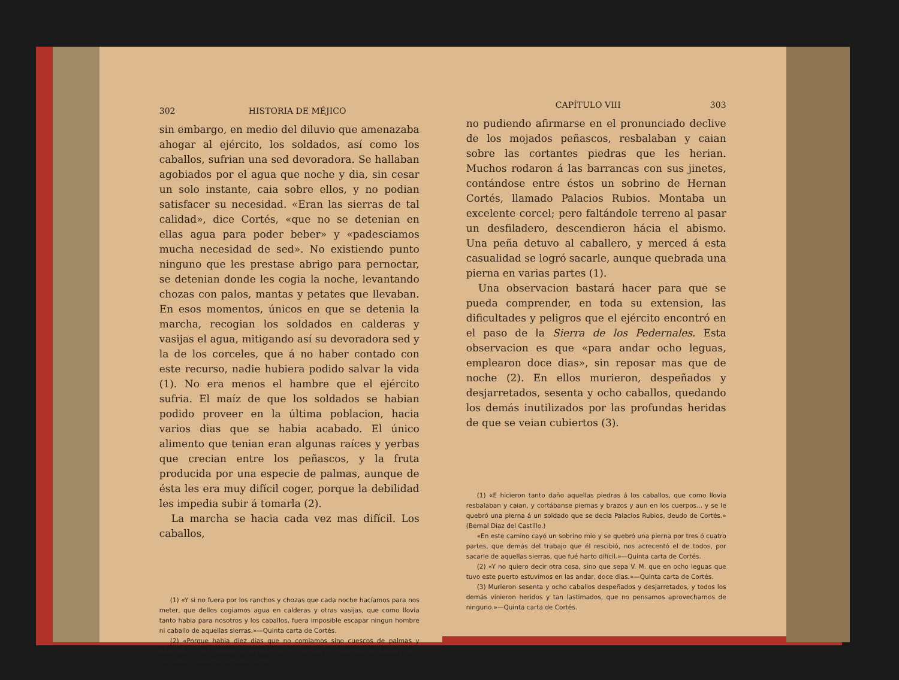302 HISTORIA DE MÉJICO
sin embargo, en medio del diluvio que amenazaba ahogar al ejército, los soldados, así como los caballos, sufrian una sed devoradora. Se hallaban agobiados por el agua que noche y dia, sin cesar un solo instante, caia sobre ellos, y no podian satisfacer su necesidad. «Eran las sierras de tal calidad», dice Cortés, «que no se detenian en ellas agua para poder beber» y «padesciamos mucha necesidad de sed». No existiendo punto ninguno que les prestase abrigo para pernoctar, se detenian donde les cogia la noche, levantando chozas con palos, mantas y petates que llevaban. En esos momentos, únicos en que se detenia la marcha, recogian los soldados en calderas y vasijas el agua, mitigando así su devoradora sed y la de los corceles, que á no haber contado con este recurso, nadie hubiera podido salvar la vida (1). No era menos el hambre que el ejército sufria. El maíz de que los soldados se habian podido proveer en la última poblacion, hacia varios dias que se habia acabado. El único alimento que tenian eran algunas raíces y yerbas que crecian entre los peñascos, y la fruta producida por una especie de palmas, aunque de ésta les era muy difícil coger, porque la debilidad les impedia subir á tomarla (2).
La marcha se hacia cada vez mas difícil. Los caballos,
(1) «Y si no fuera por los ranchos y chozas que cada noche hacíamos para nos meter, que dellos cogiamos agua en calderas y otras vasijas, que como llovia tanto habia para nosotros y los caballos, fuera imposible escapar ningun hombre ni caballo de aquellas sierras.»—Quinta carta de Cortés.
(2) «Porque habia diez dias que no comiamos sino cuescos de palmas y palmitos, y aun destos se comian pocos, porque no traíamos ya fuerzas para cortarlos.»—Quinta carta de Cortés.
CAPÍTULO VIII 303
no pudiendo afirmarse en el pronunciado declive de los mojados peñascos, resbalaban y caian sobre las cortantes piedras que les herian. Muchos rodaron á las barrancas con sus jinetes, contándose entre éstos un sobrino de Hernan Cortés, llamado Palacios Rubios. Montaba un excelente corcel; pero faltándole terreno al pasar un desfiladero, descendieron hácia el abismo. Una peña detuvo al caballero, y merced á esta casualidad se logró sacarle, aunque quebrada una pierna en varias partes (1).
Una observacion bastará hacer para que se pueda comprender, en toda su extension, las dificultades y peligros que el ejército encontró en el paso de la Sierra de los Pedernales. Esta observacion es que «para andar ocho leguas, emplearon doce dias», sin reposar mas que de noche (2). En ellos murieron, despeñados y desjarretados, sesenta y ocho caballos, quedando los demás inutilizados por las profundas heridas de que se veian cubiertos (3).
(1) «E hicieron tanto daño aquellas piedras á los caballos, que como llovia resbalaban y caian, y cortábanse piernas y brazos y aun en los cuerpos... y se le quebró una pierna á un soldado que se decia Palacios Rubios, deudo de Cortés.» (Bernal Diaz del Castillo.)
«En este camino cayó un sobrino mio y se quebró una pierna por tres ó cuatro partes, que demás del trabajo que él rescibió, nos acrecentó el de todos, por sacarle de aquellas sierras, que fué harto difícil.»—Quinta carta de Cortés.
(2) «Y no quiero decir otra cosa, sino que sepa V. M. que en ocho leguas que tuvo este puerto estuvimos en las andar, doce dias.»—Quinta carta de Cortés.
(3) Murieron sesenta y ocho caballos despeñados y desjarretados, y todos los demás vinieron heridos y tan lastimados, que no pensamos aprovecharnos de ninguno.»—Quinta carta de Cortés.